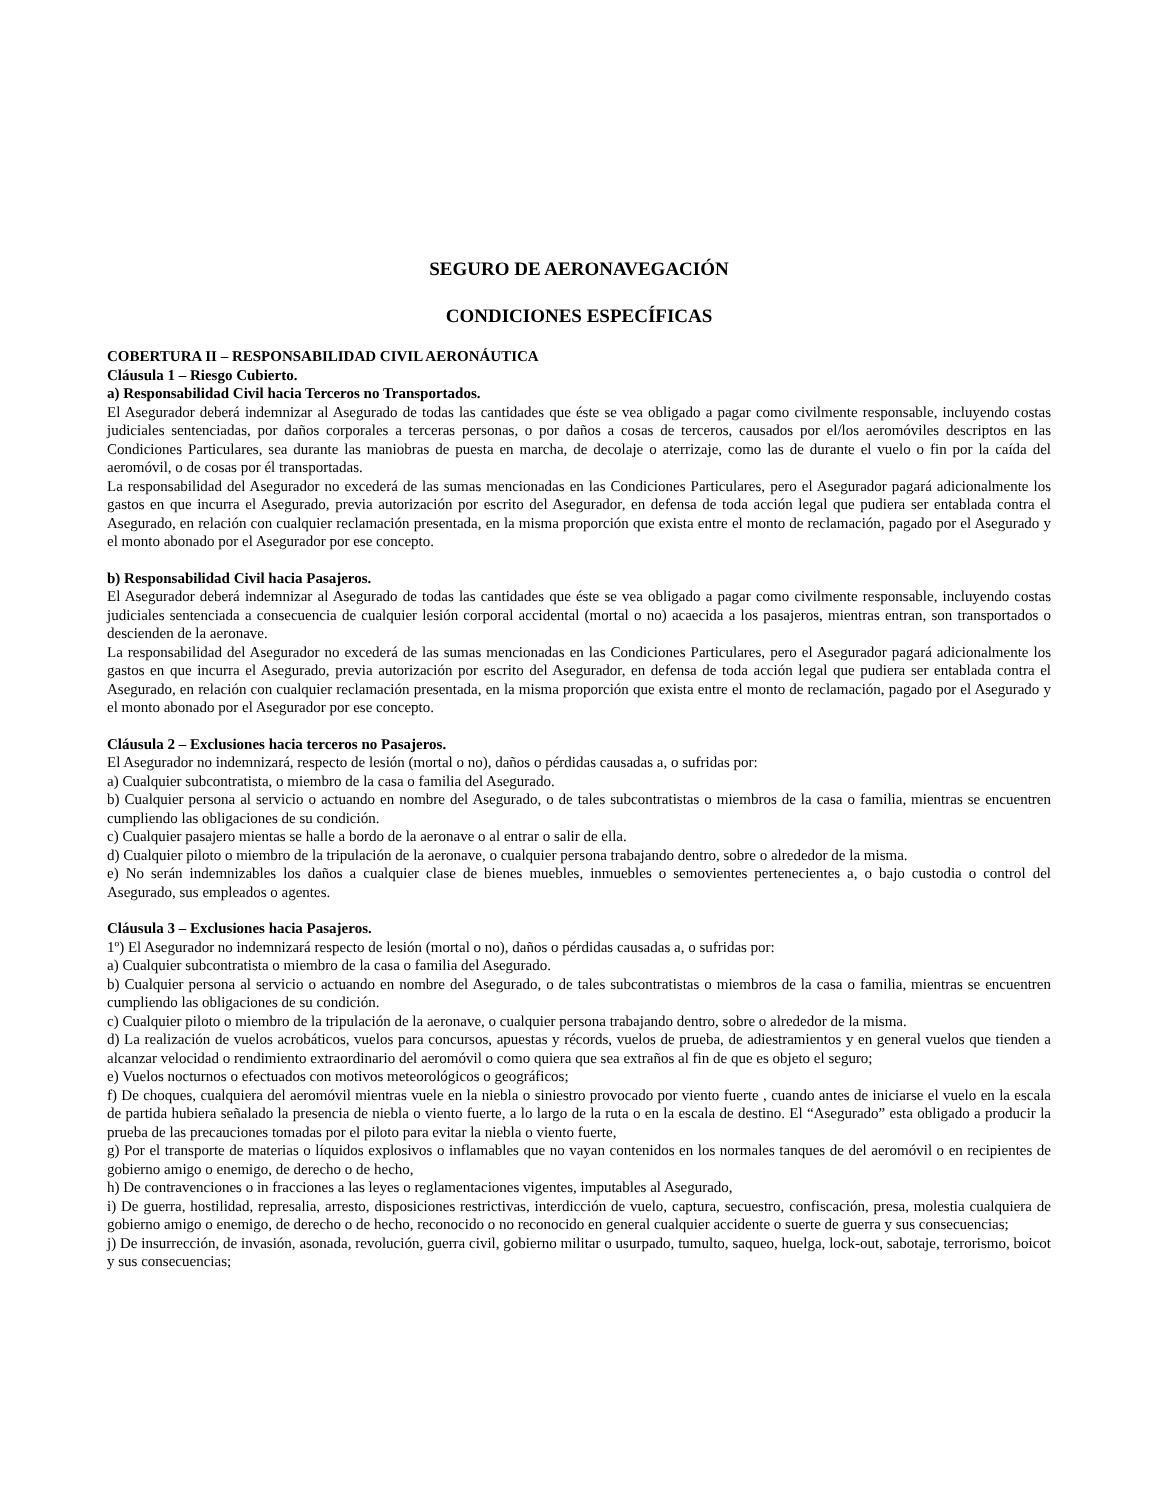SEGURO DE AERONAVEGACIÓN
CONDICIONES ESPECÍFICAS
COBERTURA II – RESPONSABILIDAD CIVIL AERONÁUTICA
Cláusula 1 – Riesgo Cubierto.
a) Responsabilidad Civil hacia Terceros no Transportados.
El Asegurador deberá indemnizar al Asegurado de todas las cantidades que éste se vea obligado a pagar como civilmente responsable, incluyendo costas judiciales sentenciadas, por daños corporales a terceras personas, o por daños a cosas de terceros, causados por el/los aeromóviles descriptos en las Condiciones Particulares, sea durante las maniobras de puesta en marcha, de decolaje o aterrizaje, como las de durante el vuelo o fin por la caída del aeromóvil, o de cosas por él transportadas.
La responsabilidad del Asegurador no excederá de las sumas mencionadas en las Condiciones Particulares, pero el Asegurador pagará adicionalmente los gastos en que incurra el Asegurado, previa autorización por escrito del Asegurador, en defensa de toda acción legal que pudiera ser entablada contra el Asegurado, en relación con cualquier reclamación presentada, en la misma proporción que exista entre el monto de reclamación, pagado por el Asegurado y el monto abonado por el Asegurador por ese concepto.
b) Responsabilidad Civil hacia Pasajeros.
El Asegurador deberá indemnizar al Asegurado de todas las cantidades que éste se vea obligado a pagar como civilmente responsable, incluyendo costas judiciales sentenciada a consecuencia de cualquier lesión corporal accidental (mortal o no) acaecida a los pasajeros, mientras entran, son transportados o descienden de la aeronave.
La responsabilidad del Asegurador no excederá de las sumas mencionadas en las Condiciones Particulares, pero el Asegurador pagará adicionalmente los gastos en que incurra el Asegurado, previa autorización por escrito del Asegurador, en defensa de toda acción legal que pudiera ser entablada contra el Asegurado, en relación con cualquier reclamación presentada, en la misma proporción que exista entre el monto de reclamación, pagado por el Asegurado y el monto abonado por el Asegurador por ese concepto.
Cláusula 2 – Exclusiones hacia terceros no Pasajeros.
El Asegurador no indemnizará, respecto de lesión (mortal o no), daños o pérdidas causadas a, o sufridas por:
a) Cualquier subcontratista, o miembro de la casa o familia del Asegurado.
b) Cualquier persona al servicio o actuando en nombre del Asegurado, o de tales subcontratistas o miembros de la casa o familia, mientras se encuentren cumpliendo las obligaciones de su condición.
c) Cualquier pasajero mientas se halle a bordo de la aeronave o al entrar o salir de ella.
d) Cualquier piloto o miembro de la tripulación de la aeronave, o cualquier persona trabajando dentro, sobre o alrededor de la misma.
e) No serán indemnizables los daños a cualquier clase de bienes muebles, inmuebles o semovientes pertenecientes a, o bajo custodia o control del Asegurado, sus empleados o agentes.
Cláusula 3 – Exclusiones hacia Pasajeros.
1º) El Asegurador no indemnizará respecto de lesión (mortal o no), daños o pérdidas causadas a, o sufridas por:
a) Cualquier subcontratista o miembro de la casa o familia del Asegurado.
b) Cualquier persona al servicio o actuando en nombre del Asegurado, o de tales subcontratistas o miembros de la casa o familia, mientras se encuentren cumpliendo las obligaciones de su condición.
c) Cualquier piloto o miembro de la tripulación de la aeronave, o cualquier persona trabajando dentro, sobre o alrededor de la misma.
d) La realización de vuelos acrobáticos, vuelos para concursos, apuestas y récords, vuelos de prueba, de adiestramientos y en general vuelos que tienden a alcanzar velocidad o rendimiento extraordinario del aeromóvil o como quiera que sea extraños al fin de que es objeto el seguro;
e) Vuelos nocturnos o efectuados con motivos meteorológicos o geográficos;
f) De choques, cualquiera del aeromóvil mientras vuele en la niebla o siniestro provocado por viento fuerte , cuando antes de iniciarse el vuelo en la escala de partida hubiera señalado la presencia de niebla o viento fuerte, a lo largo de la ruta o en la escala de destino. El “Asegurado” esta obligado a producir la prueba de las precauciones tomadas por el piloto para evitar la niebla o viento fuerte,
g) Por el transporte de materias o líquidos explosivos o inflamables que no vayan contenidos en los normales tanques de del aeromóvil o en recipientes de gobierno amigo o enemigo, de derecho o de hecho,
h) De contravenciones o in fracciones a las leyes o reglamentaciones vigentes, imputables al Asegurado,
i) De guerra, hostilidad, represalia, arresto, disposiciones restrictivas, interdicción de vuelo, captura, secuestro, confiscación, presa, molestia cualquiera de gobierno amigo o enemigo, de derecho o de hecho, reconocido o no reconocido en general cualquier accidente o suerte de guerra y sus consecuencias;
j) De insurrección, de invasión, asonada, revolución, guerra civil, gobierno militar o usurpado, tumulto, saqueo, huelga, lock-out, sabotaje, terrorismo, boicot y sus consecuencias;